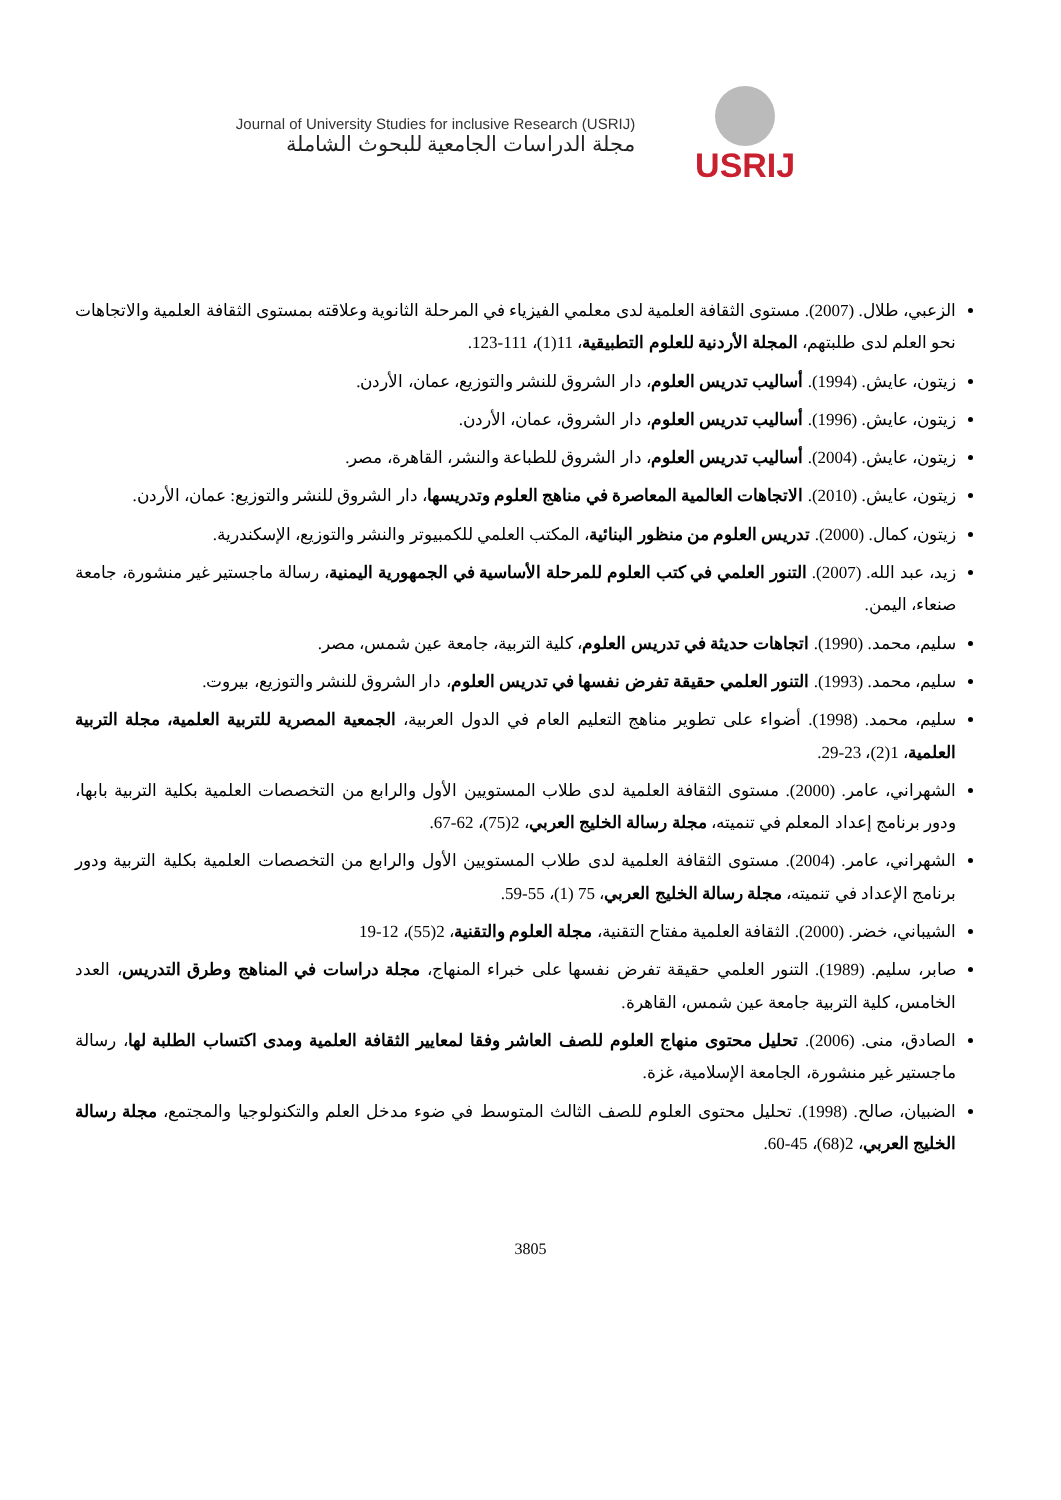Journal of University Studies for inclusive Research (USRIJ)
مجلة الدراسات الجامعية للبحوث الشاملة
USRIJ
الزعبي، طلال. (2007). مستوى الثقافة العلمية لدى معلمي الفيزياء في المرحلة الثانوية وعلاقته بمستوى الثقافة العلمية والاتجاهات نحو العلم لدى طلبتهم، المجلة الأردنية للعلوم التطبيقية، 11(1)، 111-123.
زيتون، عايش. (1994). أساليب تدريس العلوم، دار الشروق للنشر والتوزيع، عمان، الأردن.
زيتون، عايش. (1996). أساليب تدريس العلوم، دار الشروق، عمان، الأردن.
زيتون، عايش. (2004). أساليب تدريس العلوم، دار الشروق للطباعة والنشر، القاهرة، مصر.
زيتون، عايش. (2010). الاتجاهات العالمية المعاصرة في مناهج العلوم وتدريسها، دار الشروق للنشر والتوزيع: عمان، الأردن.
زيتون، كمال. (2000). تدريس العلوم من منظور البنائية، المكتب العلمي للكمبيوتر والنشر والتوزيع، الإسكندرية.
زيد، عبد الله. (2007). التنور العلمي في كتب العلوم للمرحلة الأساسية في الجمهورية اليمنية، رسالة ماجستير غير منشورة، جامعة صنعاء، اليمن.
سليم، محمد. (1990). اتجاهات حديثة في تدريس العلوم، كلية التربية، جامعة عين شمس، مصر.
سليم، محمد. (1993). التنور العلمي حقيقة تفرض نفسها في تدريس العلوم، دار الشروق للنشر والتوزيع، بيروت.
سليم، محمد. (1998). أضواء على تطوير مناهج التعليم العام في الدول العربية، الجمعية المصرية للتربية العلمية، مجلة التربية العلمية، 1(2)، 23-29.
الشهراني، عامر. (2000). مستوى الثقافة العلمية لدى طلاب المستويين الأول والرابع من التخصصات العلمية بكلية التربية بابها، ودور برنامج إعداد المعلم في تنميته، مجلة رسالة الخليج العربي، 2(75)، 62-67.
الشهراني، عامر. (2004). مستوى الثقافة العلمية لدى طلاب المستويين الأول والرابع من التخصصات العلمية بكلية التربية ودور برنامج الإعداد في تنميته، مجلة رسالة الخليج العربي، 75 (1)، 55-59.
الشيباني، خضر. (2000). الثقافة العلمية مفتاح التقنية، مجلة العلوم والتقنية، 2(55)، 12-19
صابر، سليم. (1989). التنور العلمي حقيقة تفرض نفسها على خبراء المنهاج، مجلة دراسات في المناهج وطرق التدريس، العدد الخامس، كلية التربية جامعة عين شمس، القاهرة.
الصادق، منى. (2006). تحليل محتوى منهاج العلوم للصف العاشر وفقا لمعايير الثقافة العلمية ومدى اكتساب الطلبة لها، رسالة ماجستير غير منشورة، الجامعة الإسلامية، غزة.
الضبيان، صالح. (1998). تحليل محتوى العلوم للصف الثالث المتوسط في ضوء مدخل العلم والتكنولوجيا والمجتمع، مجلة رسالة الخليج العربي، 2(68)، 45-60.
3805